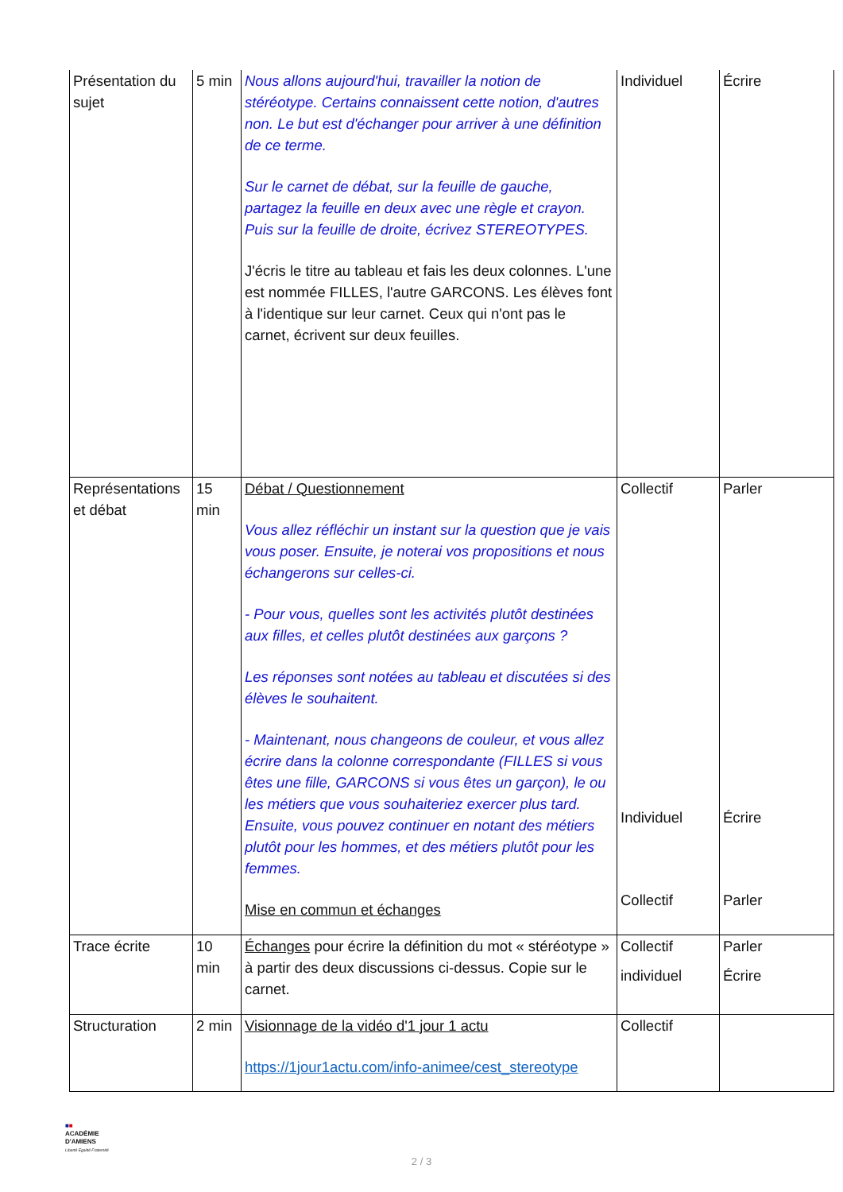| Présentation du sujet | 5 min | Nous allons aujourd'hui, travailler la notion de stéréotype. Certains connaissent cette notion, d'autres non. Le but est d'échanger pour arriver à une définition de ce terme. Sur le carnet de débat, sur la feuille de gauche, partagez la feuille en deux avec une règle et crayon. Puis sur la feuille de droite, écrivez STEREOTYPES. J'écris le titre au tableau et fais les deux colonnes. L'une est nommée FILLES, l'autre GARCONS. Les élèves font à l'identique sur leur carnet. Ceux qui n'ont pas le carnet, écrivent sur deux feuilles. | Individuel | Écrire |
| Représentations et débat | 15 min | Débat / Questionnement Vous allez réfléchir un instant sur la question que je vais vous poser. Ensuite, je noterai vos propositions et nous échangerons sur celles-ci. - Pour vous, quelles sont les activités plutôt destinées aux filles, et celles plutôt destinées aux garçons ? Les réponses sont notées au tableau et discutées si des élèves le souhaitent. - Maintenant, nous changeons de couleur, et vous allez écrire dans la colonne correspondante (FILLES si vous êtes une fille, GARCONS si vous êtes un garçon), le ou les métiers que vous souhaiteriez exercer plus tard. Ensuite, vous pouvez continuer en notant des métiers plutôt pour les hommes, et des métiers plutôt pour les femmes. Mise en commun et échanges | Collectif Individuel Collectif | Parler Écrire Parler |
| Trace écrite | 10 min | Échanges pour écrire la définition du mot « stéréotype » à partir des deux discussions ci-dessus. Copie sur le carnet. | Collectif individuel | Parler Écrire |
| Structuration | 2 min | Visionnage de la vidéo d'1 jour 1 actu https://1jour1actu.com/info-animee/cest_stereotype | Collectif | |
■■
ACADÉMIE
D'AMIENS
Liberté Égalité Fraternité
2 / 3